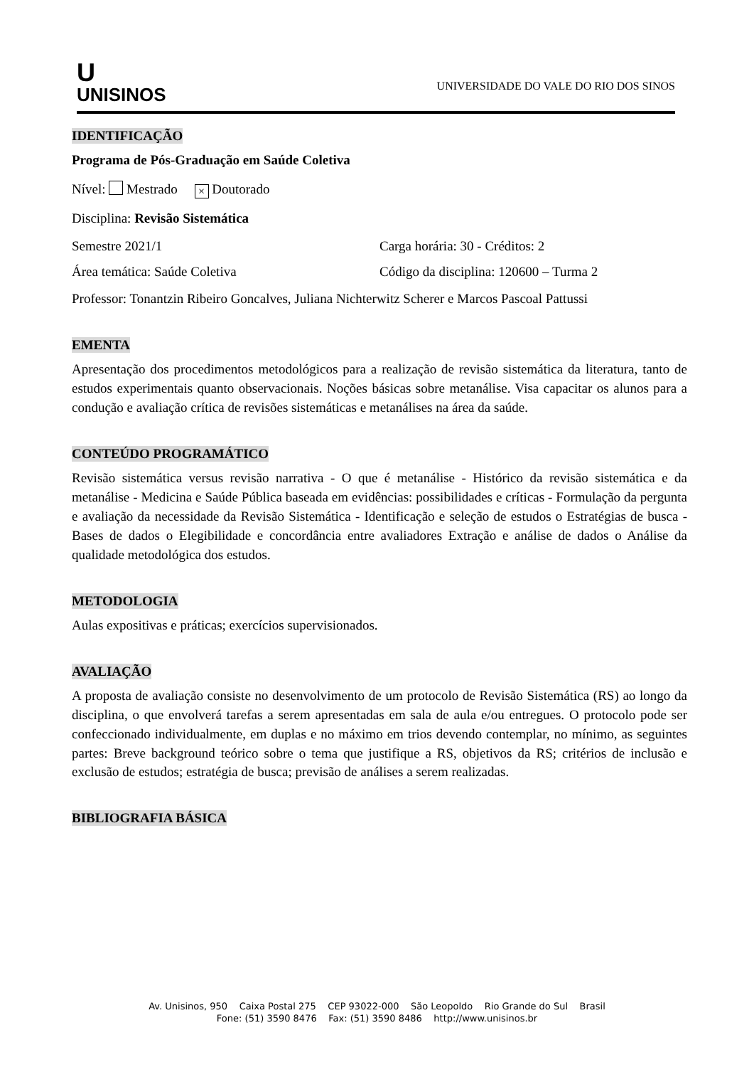U
UNISINOS
UNIVERSIDADE DO VALE DO RIO DOS SINOS
IDENTIFICAÇÃO
Programa de Pós-Graduação em Saúde Coletiva
Nível: Mestrado × Doutorado
Disciplina: Revisão Sistemática
Semestre 2021/1 Carga horária: 30 - Créditos: 2
Área temática: Saúde Coletiva Código da disciplina: 120600 – Turma 2
Professor: Tonantzin Ribeiro Goncalves, Juliana Nichterwitz Scherer e Marcos Pascoal Pattussi
EMENTA
Apresentação dos procedimentos metodológicos para a realização de revisão sistemática da literatura, tanto de estudos experimentais quanto observacionais. Noções básicas sobre metanálise. Visa capacitar os alunos para a condução e avaliação crítica de revisões sistemáticas e metanálises na área da saúde.
CONTEÚDO PROGRAMÁTICO
Revisão sistemática versus revisão narrativa - O que é metanálise - Histórico da revisão sistemática e da metanálise - Medicina e Saúde Pública baseada em evidências: possibilidades e críticas - Formulação da pergunta e avaliação da necessidade da Revisão Sistemática - Identificação e seleção de estudos o Estratégias de busca - Bases de dados o Elegibilidade e concordância entre avaliadores Extração e análise de dados o Análise da qualidade metodológica dos estudos.
METODOLOGIA
Aulas expositivas e práticas; exercícios supervisionados.
AVALIAÇÃO
A proposta de avaliação consiste no desenvolvimento de um protocolo de Revisão Sistemática (RS) ao longo da disciplina, o que envolverá tarefas a serem apresentadas em sala de aula e/ou entregues. O protocolo pode ser confeccionado individualmente, em duplas e no máximo em trios devendo contemplar, no mínimo, as seguintes partes: Breve background teórico sobre o tema que justifique a RS, objetivos da RS; critérios de inclusão e exclusão de estudos; estratégia de busca; previsão de análises a serem realizadas.
BIBLIOGRAFIA BÁSICA
Av. Unisinos, 950 Caixa Postal 275 CEP 93022-000 São Leopoldo Rio Grande do Sul Brasil
Fone: (51) 3590 8476 Fax: (51) 3590 8486 http://www.unisinos.br